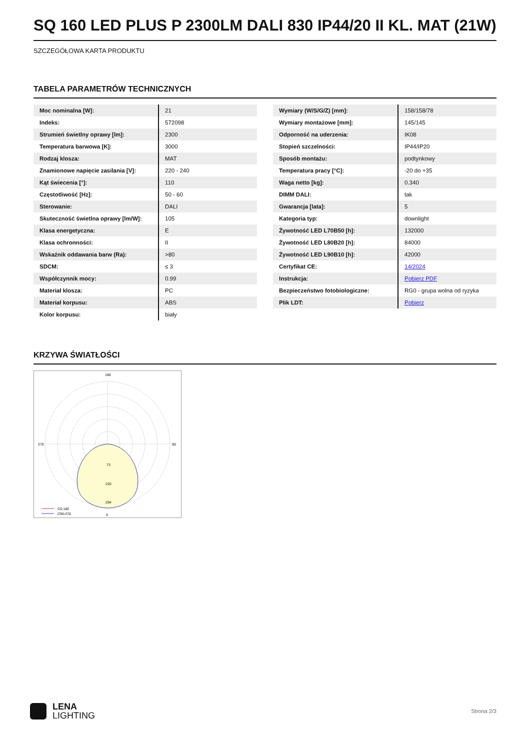SQ 160 LED PLUS P 2300LM DALI 830 IP44/20 II KL. MAT (21W)
SZCZEGÓŁOWA KARTA PRODUKTU
TABELA PARAMETRÓW TECHNICZNYCH
| Moc nominalna [W]: | 21 |
| Indeks: | 572098 |
| Strumień świetlny oprawy [lm]: | 2300 |
| Temperatura barwowa [K]: | 3000 |
| Rodzaj klosza: | MAT |
| Znamionowe napięcie zasilania [V]: | 220 - 240 |
| Kąt świecenia [°]: | 110 |
| Częstotliwość [Hz]: | 50 - 60 |
| Sterowanie: | DALI |
| Skuteczność świetlna oprawy [lm/W]: | 105 |
| Klasa energetyczna: | E |
| Klasa ochronności: | II |
| Wskaźnik oddawania barw (Ra): | >80 |
| SDCM: | ≤ 3 |
| Współczynnik mocy: | 0.99 |
| Materiał klosza: | PC |
| Materiał korpusu: | ABS |
| Kolor korpusu: | biały |
| Wymiary (W/S/G/Z) [mm]: | 158/158/78 |
| Wymiary montażowe [mm]: | 145/145 |
| Odporność na uderzenia: | IK08 |
| Stopień szczelności: | IP44/IP20 |
| Sposób montażu: | podtynkowy |
| Temperatura pracy [°C]: | -20 do +35 |
| Waga netto [kg]: | 0.340 |
| DIMM DALI: | tak |
| Gwarancja [lata]: | 5 |
| Kategoria typ: | downlight |
| Żywotność LED L70B50 [h]: | 132000 |
| Żywotność LED L80B20 [h]: | 84000 |
| Żywotność LED L90B10 [h]: | 42000 |
| Certyfikat CE: | 14/2024 |
| Instrukcja: | Pobierz PDF |
| Bezpieczeństwo fotobiologiczne: | RG0 - grupa wolna od ryzyka |
| Plik LDT: | Pobierz |
KRZYWA ŚWIATŁOŚCI
180
0
270
90
73
220
294
C0-180
C90-270
LENA
LIGHTING
Strona 2/3